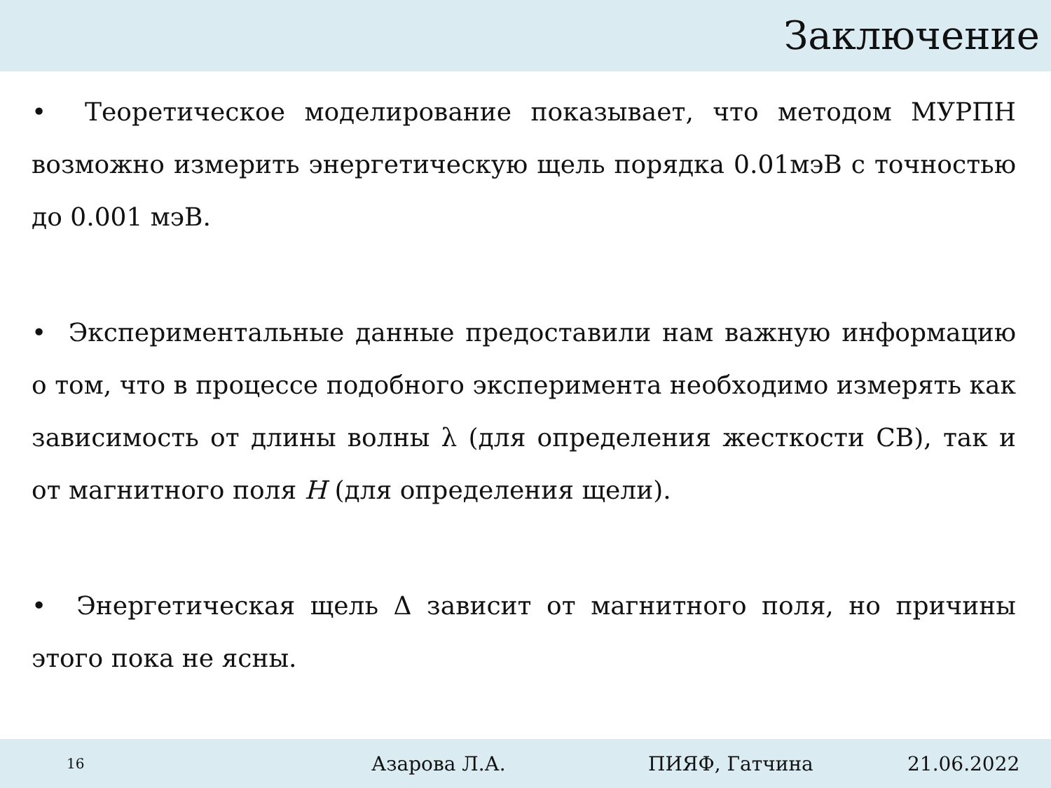Заключение
• Теоретическое моделирование показывает, что методом МУРПН возможно измерить энергетическую щель порядка 0.01мэВ с точностью до 0.001 мэВ.
• Экспериментальные данные предоставили нам важную информацию о том, что в процессе подобного эксперимента необходимо измерять как зависимость от длины волны λ (для определения жесткости СВ), так и от магнитного поля H (для определения щели).
• Энергетическая щель Δ зависит от магнитного поля, но причины этого пока не ясны.
16 Азарова Л.А. ПИЯФ, Гатчина 21.06.2022